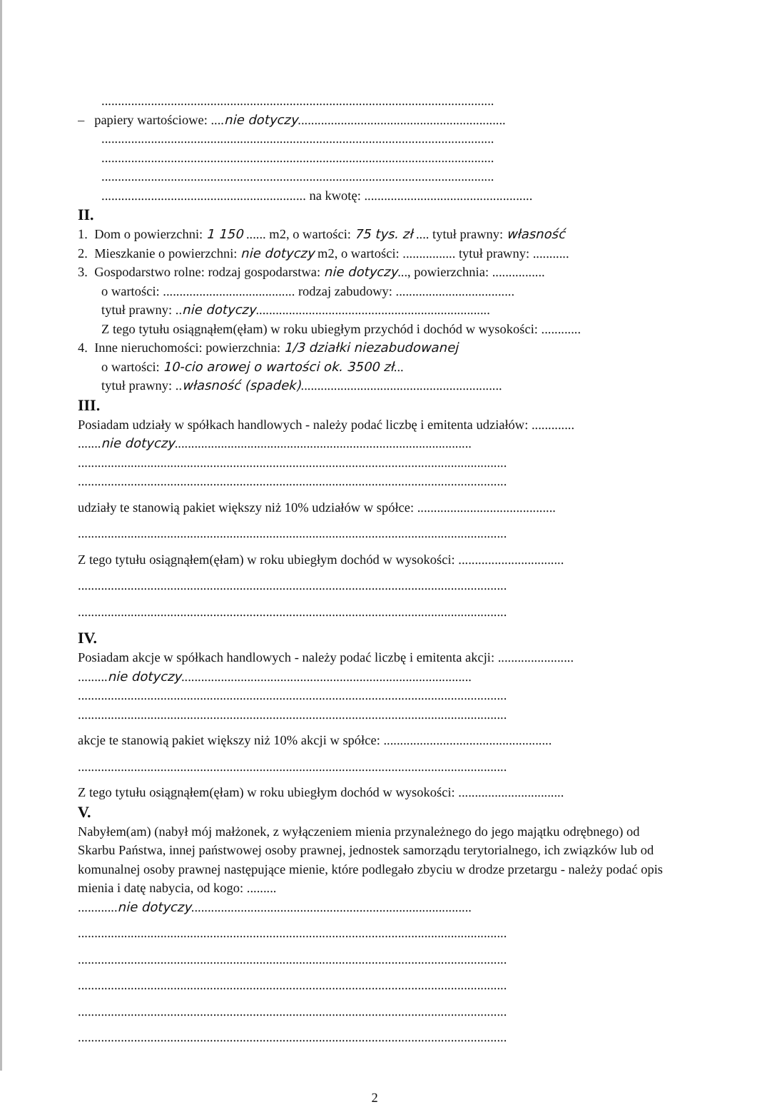.......................................................................................................................
– papiery wartościowe: ....nie dotyczy...............................................................
.......................................................................................................................
.......................................................................................................................
.......................................................................................................................
.............................................................. na kwotę: ...................................................
II.
1. Dom o powierzchni: 1 150 ...... m2, o wartości: 75 tys. zł .... tytuł prawny: własność
2. Mieszkanie o powierzchni: nie dotyczy m2, o wartości: ................ tytuł prawny: ...........
3. Gospodarstwo rolne: rodzaj gospodarstwa: nie dotyczy..., powierzchnia: ................
o wartości: ........................................ rodzaj zabudowy: ....................................
tytuł prawny: ..nie dotyczy.......................................................................
Z tego tytułu osiągnąłem(ęłam) w roku ubiegłym przychód i dochód w wysokości: ............
4. Inne nieruchomości: powierzchnia: 1/3 działki niezabudowanej
o wartości: 10-cio arowej o wartości ok. 3500 zł...
tytuł prawny: ..własność (spadek).............................................................
III.
Posiadam udziały w spółkach handlowych - należy podać liczbę i emitenta udziałów: .............
.......nie dotyczy..........................................................................................
..................................................................................................................................
..................................................................................................................................
udziały te stanowią pakiet większy niż 10% udziałów w spółce: ..........................................
..................................................................................................................................
Z tego tytułu osiągnąłem(ęłam) w roku ubiegłym dochód w wysokości: ................................
..................................................................................................................................
..................................................................................................................................
IV.
Posiadam akcje w spółkach handlowych - należy podać liczbę i emitenta akcji: .......................
.........nie dotyczy........................................................................................
..................................................................................................................................
..................................................................................................................................
akcje te stanowią pakiet większy niż 10% akcji w spółce: ...................................................
..................................................................................................................................
Z tego tytułu osiągnąłem(ęłam) w roku ubiegłym dochód w wysokości: ................................
V.
Nabyłem(am) (nabył mój małżonek, z wyłączeniem mienia przynależnego do jego majątku odrębnego) od Skarbu Państwa, innej państwowej osoby prawnej, jednostek samorządu terytorialnego, ich związków lub od komunalnej osoby prawnej następujące mienie, które podlegało zbyciu w drodze przetargu - należy podać opis mienia i datę nabycia, od kogo: .........
............nie dotyczy.....................................................................................
..................................................................................................................................
..................................................................................................................................
..................................................................................................................................
..................................................................................................................................
..................................................................................................................................
2